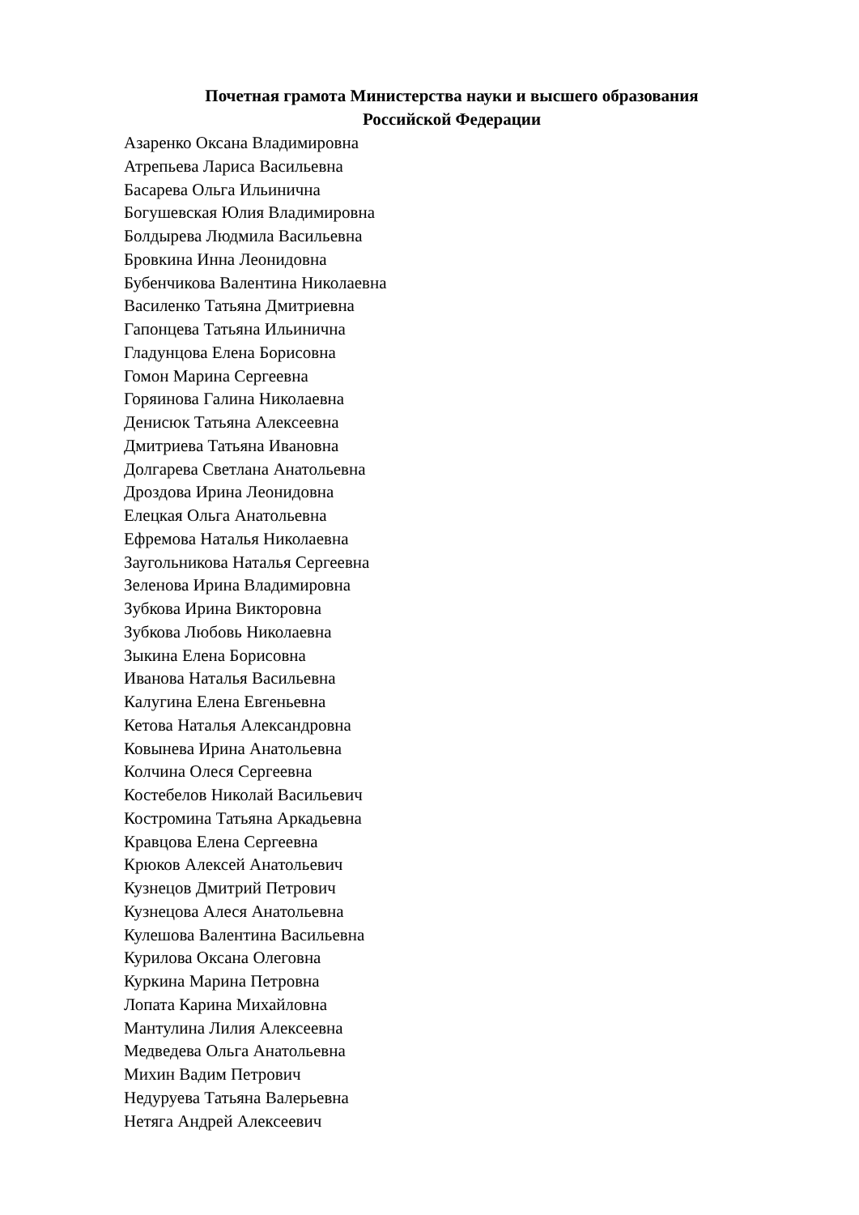Почетная грамота Министерства науки и высшего образования
Российской Федерации
Азаренко Оксана Владимировна
Атрепьева Лариса Васильевна
Басарева Ольга Ильинична
Богушевская Юлия Владимировна
Болдырева Людмила Васильевна
Бровкина Инна Леонидовна
Бубенчикова Валентина Николаевна
Василенко Татьяна Дмитриевна
Гапонцева Татьяна Ильинична
Гладунцова Елена Борисовна
Гомон Марина Сергеевна
Горяинова Галина Николаевна
Денисюк Татьяна Алексеевна
Дмитриева Татьяна Ивановна
Долгарева Светлана Анатольевна
Дроздова Ирина Леонидовна
Елецкая Ольга Анатольевна
Ефремова Наталья Николаевна
Заугольникова Наталья Сергеевна
Зеленова Ирина Владимировна
Зубкова Ирина Викторовна
Зубкова Любовь Николаевна
Зыкина Елена Борисовна
Иванова Наталья Васильевна
Калугина Елена Евгеньевна
Кетова Наталья Александровна
Ковынева Ирина Анатольевна
Колчина Олеся Сергеевна
Костебелов Николай Васильевич
Костромина Татьяна Аркадьевна
Кравцова Елена Сергеевна
Крюков Алексей Анатольевич
Кузнецов Дмитрий Петрович
Кузнецова Алеся Анатольевна
Кулешова Валентина Васильевна
Курилова Оксана Олеговна
Куркина Марина Петровна
Лопата Карина Михайловна
Мантулина Лилия Алексеевна
Медведева Ольга Анатольевна
Михин Вадим Петрович
Недуруева Татьяна Валерьевна
Нетяга Андрей Алексеевич